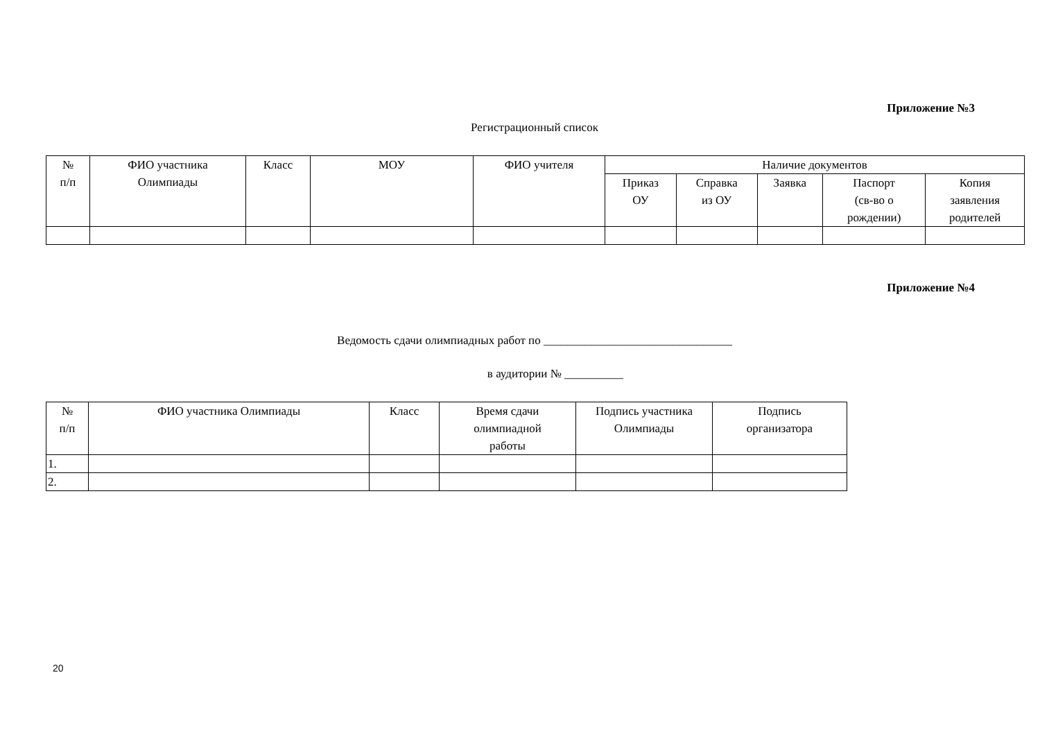Приложение №3
Регистрационный список
| № п/п | ФИО участника Олимпиады | Класс | МОУ | ФИО учителя | Наличие документов | | | | |
| --- | --- | --- | --- | --- | --- | --- | --- | --- | --- |
| | | | | | Приказ ОУ | Справка из ОУ | Заявка | Паспорт (св-во о рождении) | Копия заявления родителей |
Приложение №4
Ведомость сдачи олимпиадных работ по ________________________________
в аудитории № __________
| № п/п | ФИО участника Олимпиады | Класс | Время сдачи олимпиадной работы | Подпись участника Олимпиады | Подпись организатора |
| --- | --- | --- | --- | --- | --- |
| 1. | | | | | |
| 2. | | | | | |
20